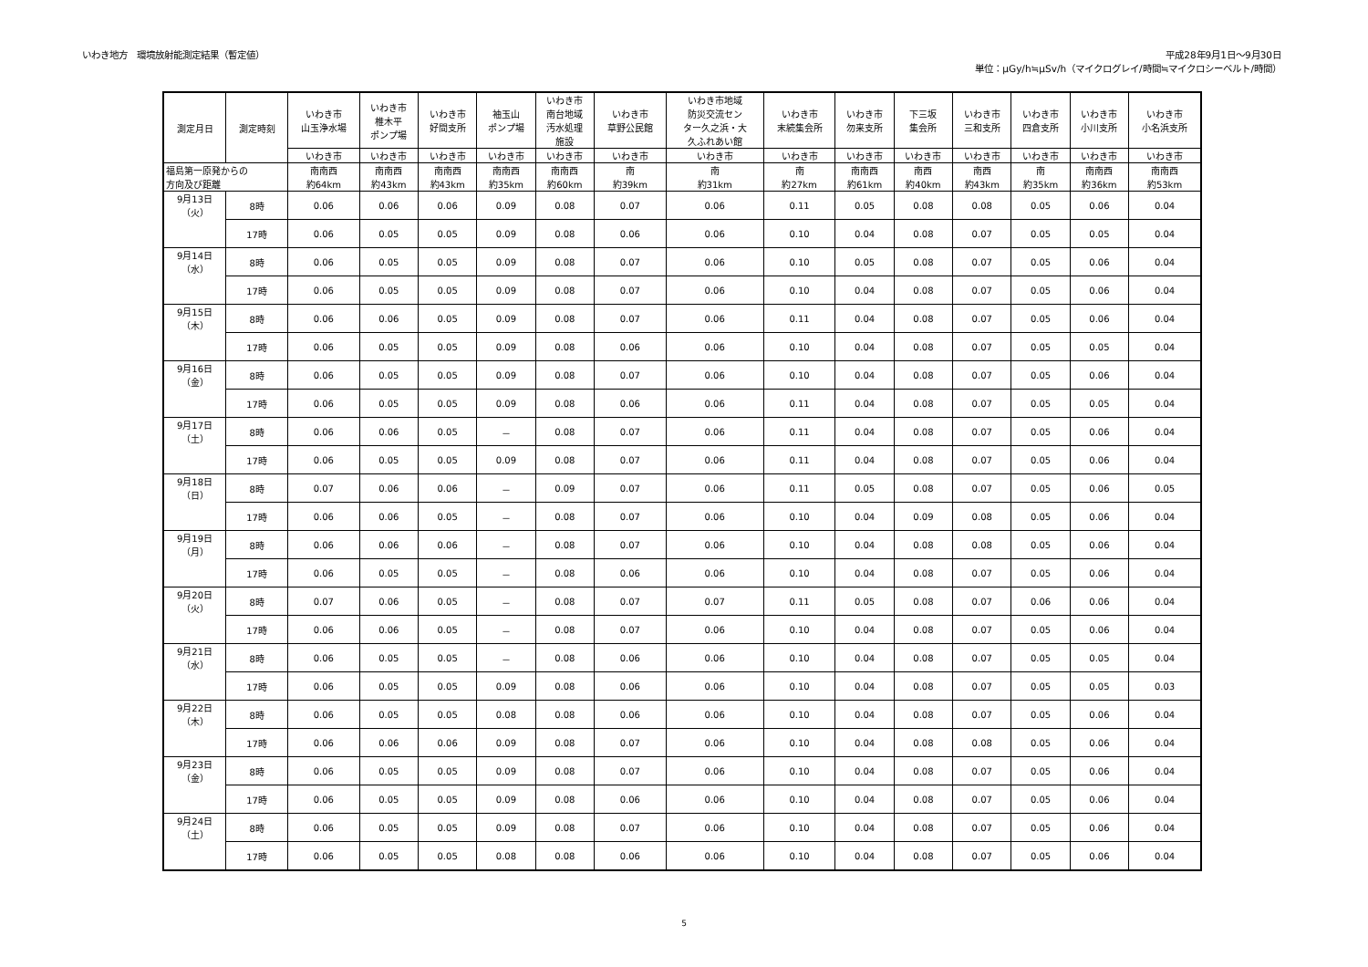いわき地方　環境放射能測定結果（暫定値）
平成28年9月1日～9月30日
単位：μGy/h≒μSv/h（マイクログレイ/時間≒マイクロシーベルト/時間）
| 測定月日 | 測定時刻 | いわき市 山玉浄水場 | いわき市 椎木平 ポンプ場 | いわき市 好間支所 | 袖玉山 ポンプ場 | いわき市 南台地域 汚水処理 施設 | いわき市 草野公民館 | いわき市地域 防災交流セン ター久之浜・大 久ふれあい館 | いわき市 末続集会所 | いわき市 勿来支所 | 下三坂 集会所 | いわき市 三和支所 | いわき市 四倉支所 | いわき市 小川支所 | いわき市 小名浜支所 |
| --- | --- | --- | --- | --- | --- | --- | --- | --- | --- | --- | --- | --- | --- | --- | --- |
| | | いわき市 | いわき市 | いわき市 | いわき市 | いわき市 | いわき市 | いわき市 | いわき市 | いわき市 | いわき市 | いわき市 | いわき市 | いわき市 | いわき市 |
| 福島第一原発からの 方向及び距離 | | 南南西 約64km | 南南西 約43km | 南南西 約43km | 南南西 約35km | 南南西 約60km | 南 約39km | 南 約31km | 南 約27km | 南南西 約61km | 南西 約40km | 南西 約43km | 南 約35km | 南南西 約36km | 南南西 約53km |
| 9月13日 （火） | 8時 | 0.06 | 0.06 | 0.06 | 0.09 | 0.08 | 0.07 | 0.06 | 0.11 | 0.05 | 0.08 | 0.08 | 0.05 | 0.06 | 0.04 |
| | 17時 | 0.06 | 0.05 | 0.05 | 0.09 | 0.08 | 0.06 | 0.06 | 0.10 | 0.04 | 0.08 | 0.07 | 0.05 | 0.05 | 0.04 |
| 9月14日 （水） | 8時 | 0.06 | 0.05 | 0.05 | 0.09 | 0.08 | 0.07 | 0.06 | 0.10 | 0.05 | 0.08 | 0.07 | 0.05 | 0.06 | 0.04 |
| | 17時 | 0.06 | 0.05 | 0.05 | 0.09 | 0.08 | 0.07 | 0.06 | 0.10 | 0.04 | 0.08 | 0.07 | 0.05 | 0.06 | 0.04 |
| 9月15日 （木） | 8時 | 0.06 | 0.06 | 0.05 | 0.09 | 0.08 | 0.07 | 0.06 | 0.11 | 0.04 | 0.08 | 0.07 | 0.05 | 0.06 | 0.04 |
| | 17時 | 0.06 | 0.05 | 0.05 | 0.09 | 0.08 | 0.06 | 0.06 | 0.10 | 0.04 | 0.08 | 0.07 | 0.05 | 0.05 | 0.04 |
| 9月16日 （金） | 8時 | 0.06 | 0.05 | 0.05 | 0.09 | 0.08 | 0.07 | 0.06 | 0.10 | 0.04 | 0.08 | 0.07 | 0.05 | 0.06 | 0.04 |
| | 17時 | 0.06 | 0.05 | 0.05 | 0.09 | 0.08 | 0.06 | 0.06 | 0.11 | 0.04 | 0.08 | 0.07 | 0.05 | 0.05 | 0.04 |
| 9月17日 （土） | 8時 | 0.06 | 0.06 | 0.05 | － | 0.08 | 0.07 | 0.06 | 0.11 | 0.04 | 0.08 | 0.07 | 0.05 | 0.06 | 0.04 |
| | 17時 | 0.06 | 0.05 | 0.05 | 0.09 | 0.08 | 0.07 | 0.06 | 0.11 | 0.04 | 0.08 | 0.07 | 0.05 | 0.06 | 0.04 |
| 9月18日 （日） | 8時 | 0.07 | 0.06 | 0.06 | － | 0.09 | 0.07 | 0.06 | 0.11 | 0.05 | 0.08 | 0.07 | 0.05 | 0.06 | 0.05 |
| | 17時 | 0.06 | 0.06 | 0.05 | － | 0.08 | 0.07 | 0.06 | 0.10 | 0.04 | 0.09 | 0.08 | 0.05 | 0.06 | 0.04 |
| 9月19日 （月） | 8時 | 0.06 | 0.06 | 0.06 | － | 0.08 | 0.07 | 0.06 | 0.10 | 0.04 | 0.08 | 0.08 | 0.05 | 0.06 | 0.04 |
| | 17時 | 0.06 | 0.05 | 0.05 | － | 0.08 | 0.06 | 0.06 | 0.10 | 0.04 | 0.08 | 0.07 | 0.05 | 0.06 | 0.04 |
| 9月20日 （火） | 8時 | 0.07 | 0.06 | 0.05 | － | 0.08 | 0.07 | 0.07 | 0.11 | 0.05 | 0.08 | 0.07 | 0.06 | 0.06 | 0.04 |
| | 17時 | 0.06 | 0.06 | 0.05 | － | 0.08 | 0.07 | 0.06 | 0.10 | 0.04 | 0.08 | 0.07 | 0.05 | 0.06 | 0.04 |
| 9月21日 （水） | 8時 | 0.06 | 0.05 | 0.05 | － | 0.08 | 0.06 | 0.06 | 0.10 | 0.04 | 0.08 | 0.07 | 0.05 | 0.05 | 0.04 |
| | 17時 | 0.06 | 0.05 | 0.05 | 0.09 | 0.08 | 0.06 | 0.06 | 0.10 | 0.04 | 0.08 | 0.07 | 0.05 | 0.05 | 0.03 |
| 9月22日 （木） | 8時 | 0.06 | 0.05 | 0.05 | 0.08 | 0.08 | 0.06 | 0.06 | 0.10 | 0.04 | 0.08 | 0.07 | 0.05 | 0.06 | 0.04 |
| | 17時 | 0.06 | 0.06 | 0.06 | 0.09 | 0.08 | 0.07 | 0.06 | 0.10 | 0.04 | 0.08 | 0.08 | 0.05 | 0.06 | 0.04 |
| 9月23日 （金） | 8時 | 0.06 | 0.05 | 0.05 | 0.09 | 0.08 | 0.07 | 0.06 | 0.10 | 0.04 | 0.08 | 0.07 | 0.05 | 0.06 | 0.04 |
| | 17時 | 0.06 | 0.05 | 0.05 | 0.09 | 0.08 | 0.06 | 0.06 | 0.10 | 0.04 | 0.08 | 0.07 | 0.05 | 0.06 | 0.04 |
| 9月24日 （土） | 8時 | 0.06 | 0.05 | 0.05 | 0.09 | 0.08 | 0.07 | 0.06 | 0.10 | 0.04 | 0.08 | 0.07 | 0.05 | 0.06 | 0.04 |
| | 17時 | 0.06 | 0.05 | 0.05 | 0.08 | 0.08 | 0.06 | 0.06 | 0.10 | 0.04 | 0.08 | 0.07 | 0.05 | 0.06 | 0.04 |
5